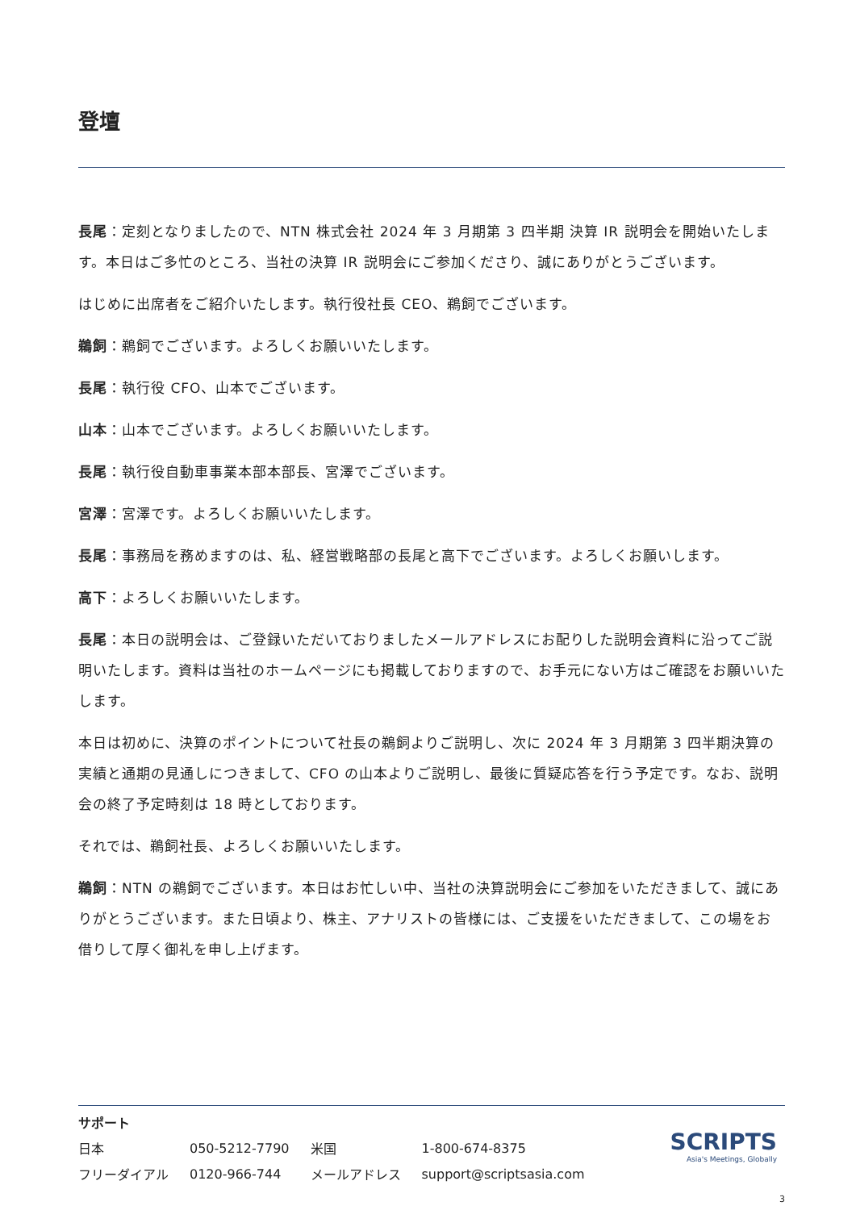登壇
長尾：定刻となりましたので、NTN 株式会社 2024 年 3 月期第 3 四半期 決算 IR 説明会を開始いたします。本日はご多忙のところ、当社の決算 IR 説明会にご参加くださり、誠にありがとうございます。
はじめに出席者をご紹介いたします。執行役社長 CEO、鵜飼でございます。
鵜飼：鵜飼でございます。よろしくお願いいたします。
長尾：執行役 CFO、山本でございます。
山本：山本でございます。よろしくお願いいたします。
長尾：執行役自動車事業本部本部長、宮澤でございます。
宮澤：宮澤です。よろしくお願いいたします。
長尾：事務局を務めますのは、私、経営戦略部の長尾と高下でございます。よろしくお願いします。
高下：よろしくお願いいたします。
長尾：本日の説明会は、ご登録いただいておりましたメールアドレスにお配りした説明会資料に沿ってご説明いたします。資料は当社のホームページにも掲載しておりますので、お手元にない方はご確認をお願いいたします。
本日は初めに、決算のポイントについて社長の鵜飼よりご説明し、次に 2024 年 3 月期第 3 四半期決算の実績と通期の見通しにつきまして、CFO の山本よりご説明し、最後に質疑応答を行う予定です。なお、説明会の終了予定時刻は 18 時としております。
それでは、鵜飼社長、よろしくお願いいたします。
鵜飼：NTN の鵜飼でございます。本日はお忙しい中、当社の決算説明会にご参加をいただきまして、誠にありがとうございます。また日頃より、株主、アナリストの皆様には、ご支援をいただきまして、この場をお借りして厚く御礼を申し上げます。
サポート
| 日本 | 050-5212-7790 | 米国 | 1-800-674-8375 |
| フリーダイアル | 0120-966-744 | メールアドレス | support@scriptsasia.com |
SCRIPTS
Asia's Meetings, Globally
3